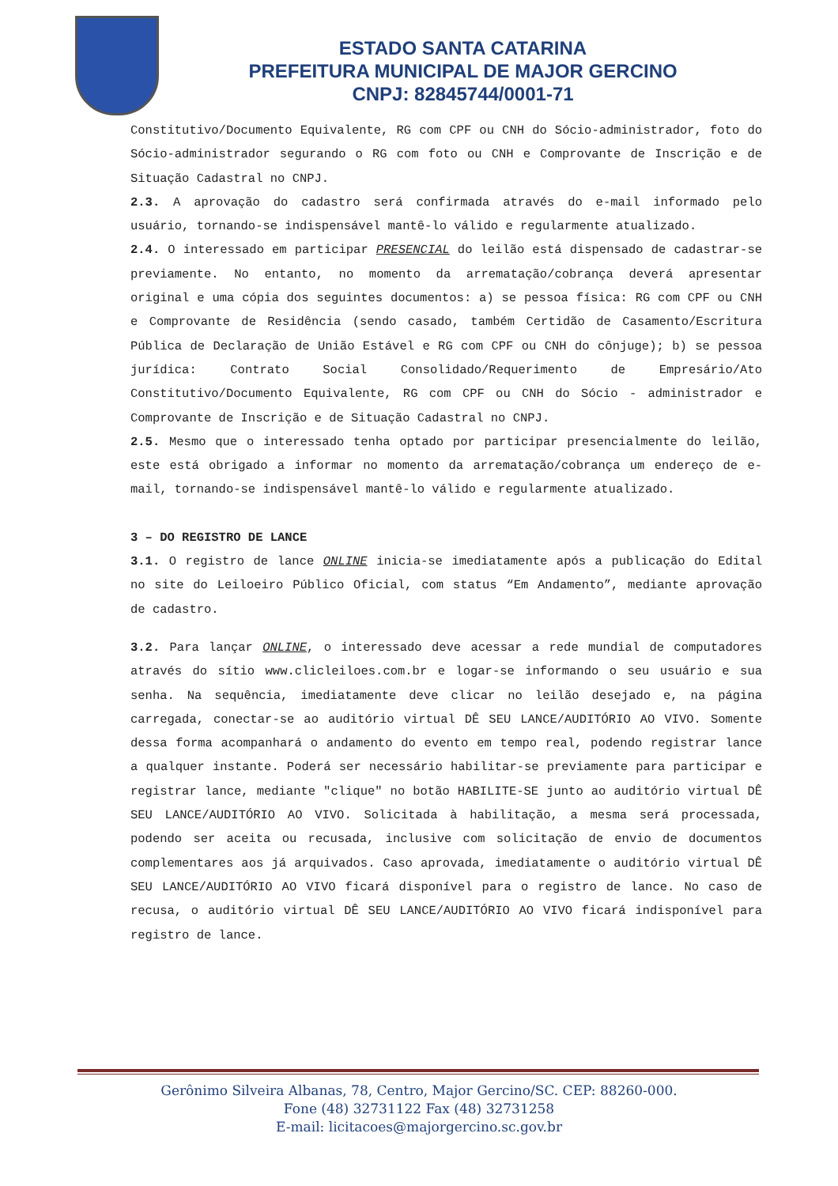ESTADO SANTA CATARINA
PREFEITURA MUNICIPAL DE MAJOR GERCINO
CNPJ: 82845744/0001-71
Constitutivo/Documento Equivalente, RG com CPF ou CNH do Sócio-administrador, foto do Sócio-administrador segurando o RG com foto ou CNH e Comprovante de Inscrição e de Situação Cadastral no CNPJ.
2.3. A aprovação do cadastro será confirmada através do e-mail informado pelo usuário, tornando-se indispensável mantê-lo válido e regularmente atualizado.
2.4. O interessado em participar PRESENCIAL do leilão está dispensado de cadastrar-se previamente. No entanto, no momento da arrematação/cobrança deverá apresentar original e uma cópia dos seguintes documentos: a) se pessoa física: RG com CPF ou CNH e Comprovante de Residência (sendo casado, também Certidão de Casamento/Escritura Pública de Declaração de União Estável e RG com CPF ou CNH do cônjuge); b) se pessoa jurídica: Contrato Social Consolidado/Requerimento de Empresário/Ato Constitutivo/Documento Equivalente, RG com CPF ou CNH do Sócio - administrador e Comprovante de Inscrição e de Situação Cadastral no CNPJ.
2.5. Mesmo que o interessado tenha optado por participar presencialmente do leilão, este está obrigado a informar no momento da arrematação/cobrança um endereço de e-mail, tornando-se indispensável mantê-lo válido e regularmente atualizado.
3 – DO REGISTRO DE LANCE
3.1. O registro de lance ONLINE inicia-se imediatamente após a publicação do Edital no site do Leiloeiro Público Oficial, com status “Em Andamento”, mediante aprovação de cadastro.
3.2. Para lançar ONLINE, o interessado deve acessar a rede mundial de computadores através do sítio www.clicleiloes.com.br e logar-se informando o seu usuário e sua senha. Na sequência, imediatamente deve clicar no leilão desejado e, na página carregada, conectar-se ao auditório virtual DÊ SEU LANCE/AUDITÓRIO AO VIVO. Somente dessa forma acompanhará o andamento do evento em tempo real, podendo registrar lance a qualquer instante. Poderá ser necessário habilitar-se previamente para participar e registrar lance, mediante "clique" no botão HABILITE-SE junto ao auditório virtual DÊ SEU LANCE/AUDITÓRIO AO VIVO. Solicitada à habilitação, a mesma será processada, podendo ser aceita ou recusada, inclusive com solicitação de envio de documentos complementares aos já arquivados. Caso aprovada, imediatamente o auditório virtual DÊ SEU LANCE/AUDITÓRIO AO VIVO ficará disponível para o registro de lance. No caso de recusa, o auditório virtual DÊ SEU LANCE/AUDITÓRIO AO VIVO ficará indisponível para registro de lance.
Gerônimo Silveira Albanas, 78, Centro, Major Gercino/SC. CEP: 88260-000.
Fone (48) 32731122 Fax (48) 32731258
E-mail: licitacoes@majorgercino.sc.gov.br